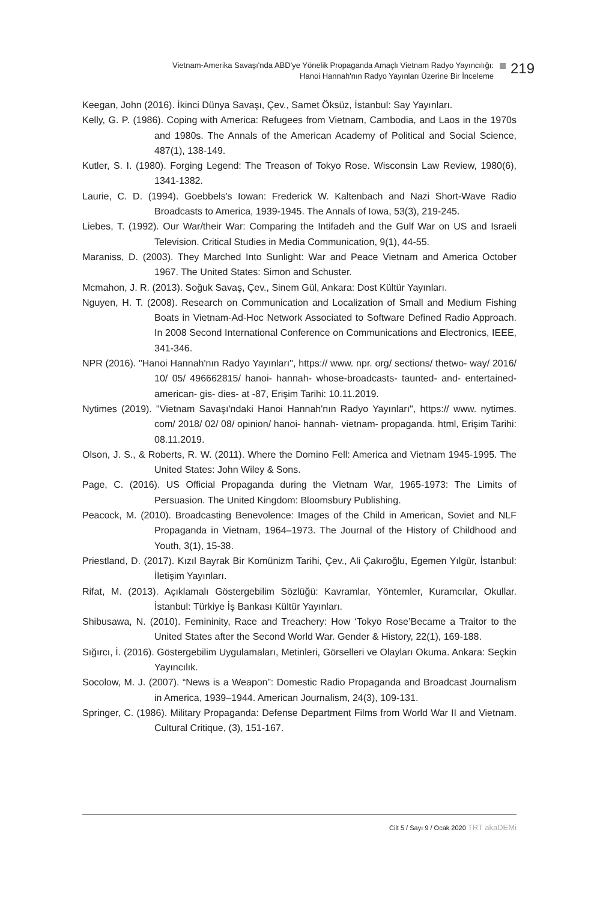Vietnam-Amerika Savaşı'nda ABD'ye Yönelik Propaganda Amaçlı Vietnam Radyo Yayıncılığı:
Hanoi Hannah'nın Radyo Yayınları Üzerine Bir İnceleme
219
Keegan, John (2016). İkinci Dünya Savaşı, Çev., Samet Öksüz, İstanbul: Say Yayınları.
Kelly, G. P. (1986). Coping with America: Refugees from Vietnam, Cambodia, and Laos in the 1970s and 1980s. The Annals of the American Academy of Political and Social Science, 487(1), 138-149.
Kutler, S. I. (1980). Forging Legend: The Treason of Tokyo Rose. Wisconsin Law Review, 1980(6), 1341-1382.
Laurie, C. D. (1994). Goebbels's Iowan: Frederick W. Kaltenbach and Nazi Short-Wave Radio Broadcasts to America, 1939-1945. The Annals of Iowa, 53(3), 219-245.
Liebes, T. (1992). Our War/their War: Comparing the Intifadeh and the Gulf War on US and Israeli Television. Critical Studies in Media Communication, 9(1), 44-55.
Maraniss, D. (2003). They Marched Into Sunlight: War and Peace Vietnam and America October 1967. The United States: Simon and Schuster.
Mcmahon, J. R. (2013). Soğuk Savaş, Çev., Sinem Gül, Ankara: Dost Kültür Yayınları.
Nguyen, H. T. (2008). Research on Communication and Localization of Small and Medium Fishing Boats in Vietnam-Ad-Hoc Network Associated to Software Defined Radio Approach. In 2008 Second International Conference on Communications and Electronics, IEEE, 341-346.
NPR (2016). "Hanoi Hannah'nın Radyo Yayınları", https:// www. npr. org/ sections/ thetwo- way/ 2016/ 10/ 05/ 496662815/ hanoi- hannah- whose-broadcasts- taunted- and- entertained- american- gis- dies- at -87, Erişim Tarihi: 10.11.2019.
Nytimes (2019). "Vietnam Savaşı'ndaki Hanoi Hannah'nın Radyo Yayınları", https:// www. nytimes. com/ 2018/ 02/ 08/ opinion/ hanoi- hannah- vietnam- propaganda. html, Erişim Tarihi: 08.11.2019.
Olson, J. S., & Roberts, R. W. (2011). Where the Domino Fell: America and Vietnam 1945-1995. The United States: John Wiley & Sons.
Page, C. (2016). US Official Propaganda during the Vietnam War, 1965-1973: The Limits of Persuasion. The United Kingdom: Bloomsbury Publishing.
Peacock, M. (2010). Broadcasting Benevolence: Images of the Child in American, Soviet and NLF Propaganda in Vietnam, 1964–1973. The Journal of the History of Childhood and Youth, 3(1), 15-38.
Priestland, D. (2017). Kızıl Bayrak Bir Komünizm Tarihi, Çev., Ali Çakıroğlu, Egemen Yılgür, İstanbul: İletişim Yayınları.
Rifat, M. (2013). Açıklamalı Göstergebilim Sözlüğü: Kavramlar, Yöntemler, Kuramcılar, Okullar. İstanbul: Türkiye İş Bankası Kültür Yayınları.
Shibusawa, N. (2010). Femininity, Race and Treachery: How ‘Tokyo Rose’Became a Traitor to the United States after the Second World War. Gender & History, 22(1), 169-188.
Sığırcı, İ. (2016). Göstergebilim Uygulamaları, Metinleri, Görselleri ve Olayları Okuma. Ankara: Seçkin Yayıncılık.
Socolow, M. J. (2007). “News is a Weapon”: Domestic Radio Propaganda and Broadcast Journalism in America, 1939–1944. American Journalism, 24(3), 109-131.
Springer, C. (1986). Military Propaganda: Defense Department Films from World War II and Vietnam. Cultural Critique, (3), 151-167.
Cilt 5 / Sayı 9 / Ocak 2020 TRT akaDEMi